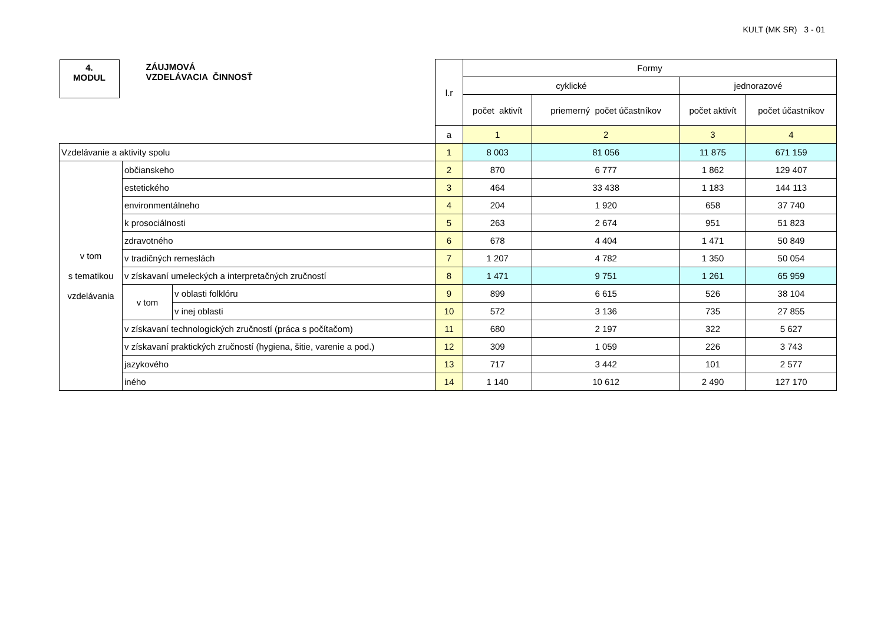KULT (MK SR) 3 - 01
| 4. MODUL ZÁUJMOVÁ VZDELÁVACIA ČINNOSŤ | | | l.r | Formy | | | |
| | | | | cyklické | | jednorazové | |
| | | | | počet aktivít | priemerný počet účastníkov | počet aktivít | počet účastníkov |
| | | | a | 1 | 2 | 3 | 4 |
| Vzdelávanie a aktivity spolu | | | 1 | 8 003 | 81 056 | 11 875 | 671 159 |
| v tom s tematikou vzdelávania | občianskeho | | 2 | 870 | 6 777 | 1 862 | 129 407 |
| | estetického | | 3 | 464 | 33 438 | 1 183 | 144 113 |
| | environmentálneho | | 4 | 204 | 1 920 | 658 | 37 740 |
| | k prosociálnosti | | 5 | 263 | 2 674 | 951 | 51 823 |
| | zdravotného | | 6 | 678 | 4 404 | 1 471 | 50 849 |
| | v tradičných remeslách | | 7 | 1 207 | 4 782 | 1 350 | 50 054 |
| | v získavaní umeleckých a interpretačných zručností | | 8 | 1 471 | 9 751 | 1 261 | 65 959 |
| | v tom | v oblasti folklóru | 9 | 899 | 6 615 | 526 | 38 104 |
| | | v inej oblasti | 10 | 572 | 3 136 | 735 | 27 855 |
| | v získavaní technologických zručností (práca s počítačom) | | 11 | 680 | 2 197 | 322 | 5 627 |
| | v získavaní praktických zručností (hygiena, šitie, varenie a pod.) | | 12 | 309 | 1 059 | 226 | 3 743 |
| | jazykového | | 13 | 717 | 3 442 | 101 | 2 577 |
| | iného | | 14 | 1 140 | 10 612 | 2 490 | 127 170 |